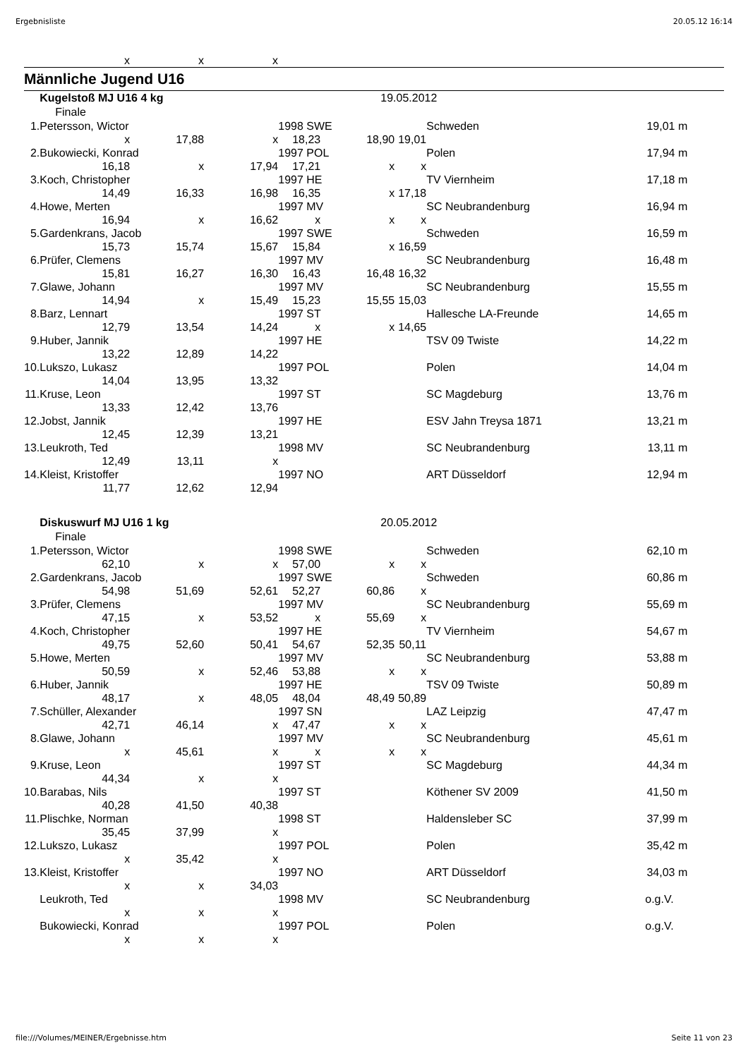Ergebnisliste 20.05.12 16:14
| x | x | x | |
Männliche Jugend U16
| | Kugelstoß MJ U16 4 kg | | | | | 19.05.2012 | | | | |
| | Finale | | | | | | | | | |
| 1. | Petersson, Wictor | | | 1998 SWE | | | | Schweden | 19,01 m | |
| | x | 17,88 | x | 18,23 | 18,90 | | 19,01 | | | |
| 2. | Bukowiecki, Konrad | | | 1997 POL | | | | Polen | 17,94 m | |
| | 16,18 | x | 17,94 | 17,21 | x | | x | | | |
| 3. | Koch, Christopher | | | 1997 HE | | | | TV Viernheim | 17,18 m | |
| | 14,49 | 16,33 | 16,98 | 16,35 | x | | 17,18 | | | |
| 4. | Howe, Merten | | | 1997 MV | | | | SC Neubrandenburg | 16,94 m | |
| | 16,94 | x | 16,62 | x | x | | x | | | |
| 5. | Gardenkrans, Jacob | | | 1997 SWE | | | | Schweden | 16,59 m | |
| | 15,73 | 15,74 | 15,67 | 15,84 | x | | 16,59 | | | |
| 6. | Prüfer, Clemens | | | 1997 MV | | | | SC Neubrandenburg | 16,48 m | |
| | 15,81 | 16,27 | 16,30 | 16,43 | 16,48 | | 16,32 | | | |
| 7. | Glawe, Johann | | | 1997 MV | | | | SC Neubrandenburg | 15,55 m | |
| | 14,94 | x | 15,49 | 15,23 | 15,55 | | 15,03 | | | |
| 8. | Barz, Lennart | | | 1997 ST | | | | Hallesche LA-Freunde | 14,65 m | |
| | 12,79 | 13,54 | 14,24 | x | x | | 14,65 | | | |
| 9. | Huber, Jannik | | | 1997 HE | | | | TSV 09 Twiste | 14,22 m | |
| | 13,22 | 12,89 | 14,22 | | | | | | | |
| 10. | Lukszo, Lukasz | | | 1997 POL | | | | Polen | 14,04 m | |
| | 14,04 | 13,95 | 13,32 | | | | | | | |
| 11. | Kruse, Leon | | | 1997 ST | | | | SC Magdeburg | 13,76 m | |
| | 13,33 | 12,42 | 13,76 | | | | | | | |
| 12. | Jobst, Jannik | | | 1997 HE | | | | ESV Jahn Treysa 1871 | 13,21 m | |
| | 12,45 | 12,39 | 13,21 | | | | | | | |
| 13. | Leukroth, Ted | | | 1998 MV | | | | SC Neubrandenburg | 13,11 m | |
| | 12,49 | 13,11 | x | | | | | | | |
| 14. | Kleist, Kristoffer | | | 1997 NO | | | | ART Düsseldorf | 12,94 m | |
| | 11,77 | 12,62 | 12,94 | | | | | | | |
| | Diskuswurf MJ U16 1 kg | | | | | 20.05.2012 | | | | |
| | Finale | | | | | | | | | |
| 1. | Petersson, Wictor | | | 1998 SWE | | | | Schweden | 62,10 m | |
| | 62,10 | x | x | 57,00 | x | | x | | | |
| 2. | Gardenkrans, Jacob | | | 1997 SWE | | | | Schweden | 60,86 m | |
| | 54,98 | 51,69 | 52,61 | 52,27 | 60,86 | | x | | | |
| 3. | Prüfer, Clemens | | | 1997 MV | | | | SC Neubrandenburg | 55,69 m | |
| | 47,15 | x | 53,52 | x | 55,69 | | x | | | |
| 4. | Koch, Christopher | | | 1997 HE | | | | TV Viernheim | 54,67 m | |
| | 49,75 | 52,60 | 50,41 | 54,67 | 52,35 | | 50,11 | | | |
| 5. | Howe, Merten | | | 1997 MV | | | | SC Neubrandenburg | 53,88 m | |
| | 50,59 | x | 52,46 | 53,88 | x | | x | | | |
| 6. | Huber, Jannik | | | 1997 HE | | | | TSV 09 Twiste | 50,89 m | |
| | 48,17 | x | 48,05 | 48,04 | 48,49 | | 50,89 | | | |
| 7. | Schüller, Alexander | | | 1997 SN | | | | LAZ Leipzig | 47,47 m | |
| | 42,71 | 46,14 | x | 47,47 | x | | x | | | |
| 8. | Glawe, Johann | | | 1997 MV | | | | SC Neubrandenburg | 45,61 m | |
| | x | 45,61 | x | x | x | | x | | | |
| 9. | Kruse, Leon | | | 1997 ST | | | | SC Magdeburg | 44,34 m | |
| | 44,34 | x | x | | | | | | | |
| 10. | Barabas, Nils | | | 1997 ST | | | | Köthener SV 2009 | 41,50 m | |
| | 40,28 | 41,50 | 40,38 | | | | | | | |
| 11. | Plischke, Norman | | | 1998 ST | | | | Haldensleber SC | 37,99 m | |
| | 35,45 | 37,99 | x | | | | | | | |
| 12. | Lukszo, Lukasz | | | 1997 POL | | | | Polen | 35,42 m | |
| | x | 35,42 | x | | | | | | | |
| 13. | Kleist, Kristoffer | | | 1997 NO | | | | ART Düsseldorf | 34,03 m | |
| | x | x | 34,03 | | | | | | | |
| | Leukroth, Ted | | | 1998 MV | | | | SC Neubrandenburg | o.g.V. | |
| | x | x | x | | | | | | | |
| | Bukowiecki, Konrad | | | 1997 POL | | | | Polen | o.g.V. | |
| | x | x | x | | | | | | | |
file:///Volumes/MEINER/Ergebnisse.htm Seite 11 von 23